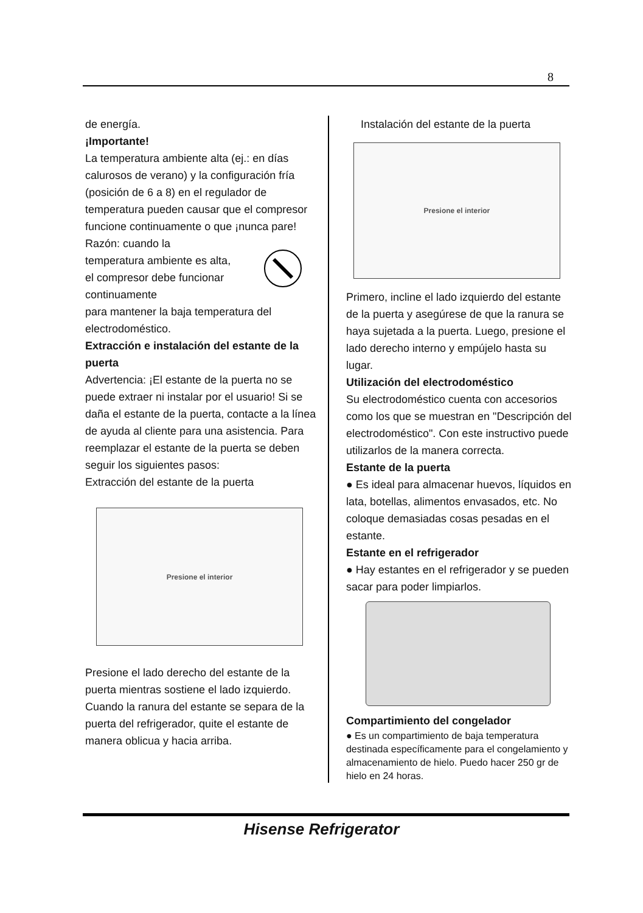8
de energía.
¡Importante!
La temperatura ambiente alta (ej.: en días calurosos de verano) y la configuración fría (posición de 6 a 8) en el regulador de temperatura pueden causar que el compresor funcione continuamente o que ¡nunca pare!
Razón: cuando la temperatura ambiente es alta, el compresor debe funcionar continuamente
para mantener la baja temperatura del electrodoméstico.
Extracción e instalación del estante de la puerta
Advertencia: ¡El estante de la puerta no se puede extraer ni instalar por el usuario! Si se daña el estante de la puerta, contacte a la línea de ayuda al cliente para una asistencia. Para reemplazar el estante de la puerta se deben seguir los siguientes pasos:
Extracción del estante de la puerta
Presione el interior
Presione el lado derecho del estante de la puerta mientras sostiene el lado izquierdo. Cuando la ranura del estante se separa de la puerta del refrigerador, quite el estante de manera oblicua y hacia arriba.
Instalación del estante de la puerta
Presione el interior
Primero, incline el lado izquierdo del estante de la puerta y asegúrese de que la ranura se haya sujetada a la puerta. Luego, presione el lado derecho interno y empújelo hasta su lugar.
Utilización del electrodoméstico
Su electrodoméstico cuenta con accesorios como los que se muestran en "Descripción del electrodoméstico". Con este instructivo puede utilizarlos de la manera correcta.
Estante de la puerta
● Es ideal para almacenar huevos, líquidos en lata, botellas, alimentos envasados, etc. No coloque demasiadas cosas pesadas en el estante.
Estante en el refrigerador
● Hay estantes en el refrigerador y se pueden sacar para poder limpiarlos.
Compartimiento del congelador
● Es un compartimiento de baja temperatura destinada específicamente para el congelamiento y almacenamiento de hielo. Puedo hacer 250 gr de hielo en 24 horas.
Hisense Refrigerator